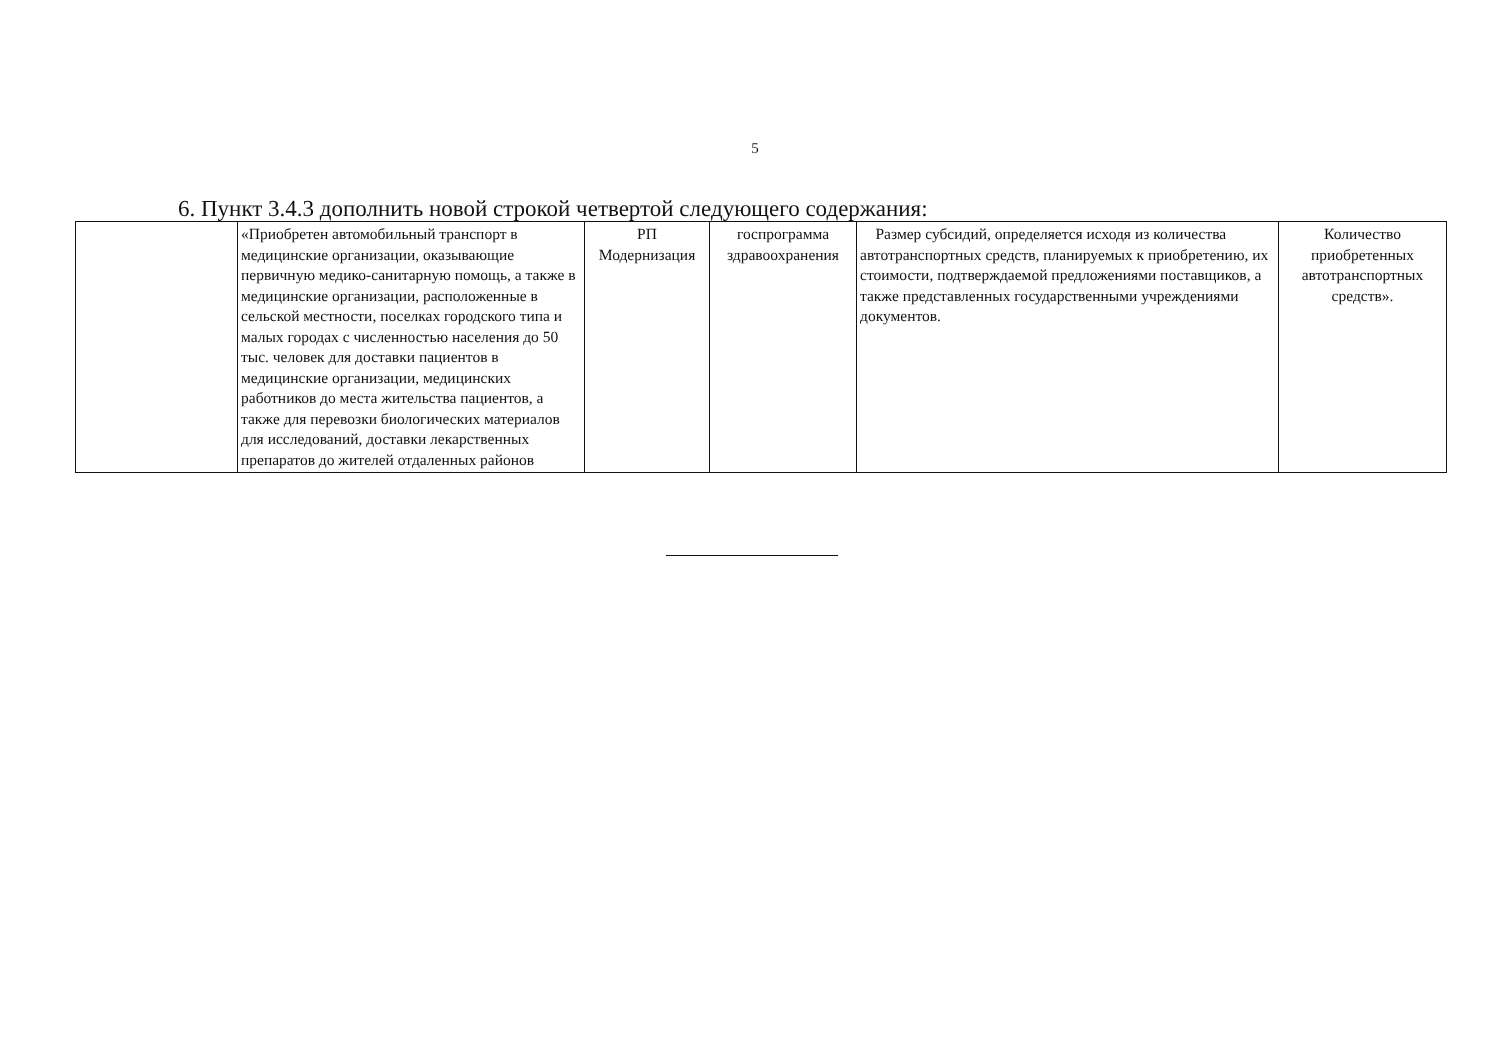5
6. Пункт 3.4.3 дополнить новой строкой четвертой следующего содержания:
| | «Приобретен автомобильный транспорт в медицинские организации, оказывающие первичную медико-санитарную помощь, а также в медицинские организации, расположенные в сельской местности, поселках городского типа и малых городах с численностью населения до 50 тыс. человек для доставки пациентов в медицинские организации, медицинских работников до места жительства пациентов, а также для перевозки биологических материалов для исследований, доставки лекарственных препаратов до жителей отдаленных районов | РП Модернизация | госпрограмма здравоохранения | Размер субсидий, определяется исходя из количества автотранспортных средств, планируемых к приобретению, их стоимости, подтверждаемой предложениями поставщиков, а также представленных государственными учреждениями документов. | Количество приобретенных автотранспортных средств». |